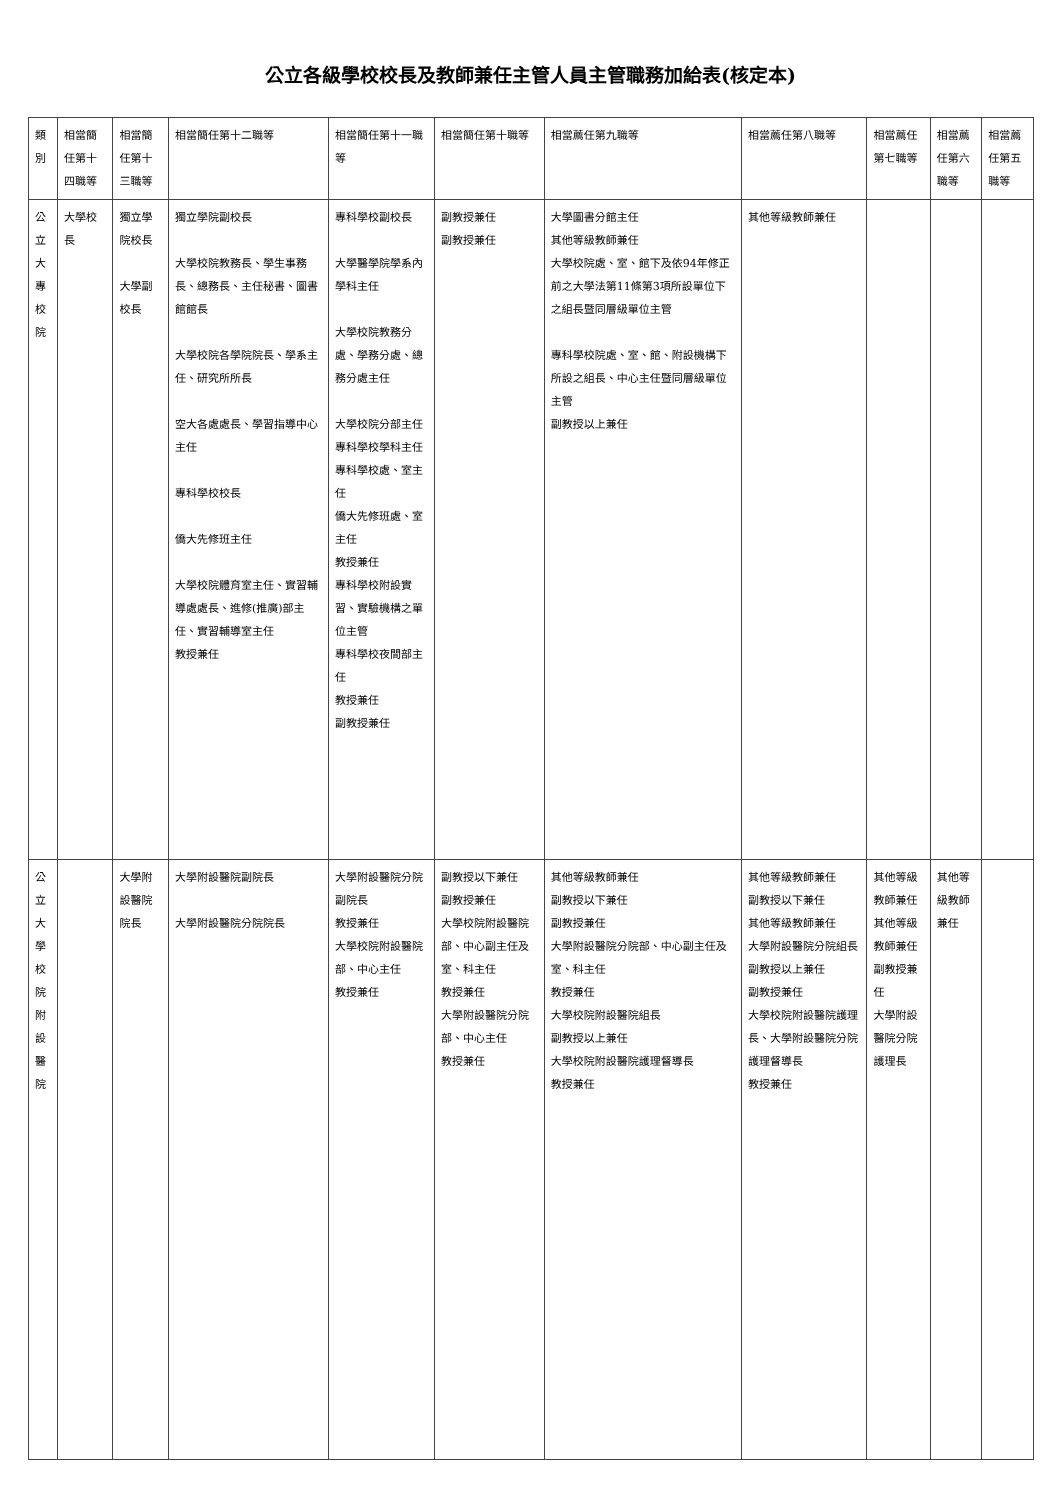公立各級學校校長及教師兼任主管人員主管職務加給表(核定本)
| 類別 | 相當簡任第十四職等 | 相當簡任第十三職等 | 相當簡任第十二職等 | 相當簡任第十一職等 | 相當簡任第十職等 | 相當薦任第九職等 | 相當薦任第八職等 | 相當薦任第七職等 | 相當薦任第六職等 | 相當薦任第五職等 |
| --- | --- | --- | --- | --- | --- | --- | --- | --- | --- | --- |
| 公立大專校院 | 大學校長 | 獨立學院校長 大學副校長 | 獨立學院副校長 大學校院教務長、學生事務長、總務長、主任秘書、圖書館館長 大學校院各學院院長、學系主任、研究所所長 空大各處處長、學習指導中心主任 專科學校校長 僑大先修班主任 大學校院體育室主任、實習輔導處處長、進修(推廣)部主任、實習輔導室主任 教授兼任 | 專科學校副校長 大學醫學院學系內學科主任 大學校院教務分處、學務分處、總務分處主任 大學校院分部主任 專科學校學科主任 專科學校處、室主任 僑大先修班處、室主任 教授兼任 專科學校附設實習、實驗機構之單位主管 專科學校夜間部主任 教授兼任 副教授兼任 | 副教授兼任 副教授兼任 | 大學圖書分館主任 其他等級教師兼任 大學校院處、室、館下及依94年修正前之大學法第11條第3項所設單位下之組長暨同層級單位主管 專科學校院處、室、館、附設機構下所設之組長、中心主任暨同層級單位主管 副教授以上兼任 | 其他等級教師兼任 | | | |
| 公立大學校院附設醫院 | | 大學附設醫院院長 | 大學附設醫院副院長 大學附設醫院分院院長 | 大學附設醫院分院副院長 教授兼任 大學校院附設醫院部、中心主任 教授兼任 | 副教授以下兼任 副教授兼任 大學校院附設醫院部、中心副主任及室、科主任 教授兼任 大學附設醫院分院部、中心主任 教授兼任 | 其他等級教師兼任 副教授以下兼任 副教授兼任 大學附設醫院分院部、中心副主任及室、科主任 教授兼任 大學校院附設醫院組長 副教授以上兼任 大學校院附設醫院護理督導長 教授兼任 | 其他等級教師兼任 副教授以下兼任 其他等級教師兼任 大學附設醫院分院組長 副教授以上兼任 副教授兼任 大學校院附設醫院護理長、大學附設醫院分院護理督導長 教授兼任 | 其他等級教師兼任 其他等級教師兼任 副教授兼任 大學附設醫院分院護理長 | 其他等級教師兼任 | |